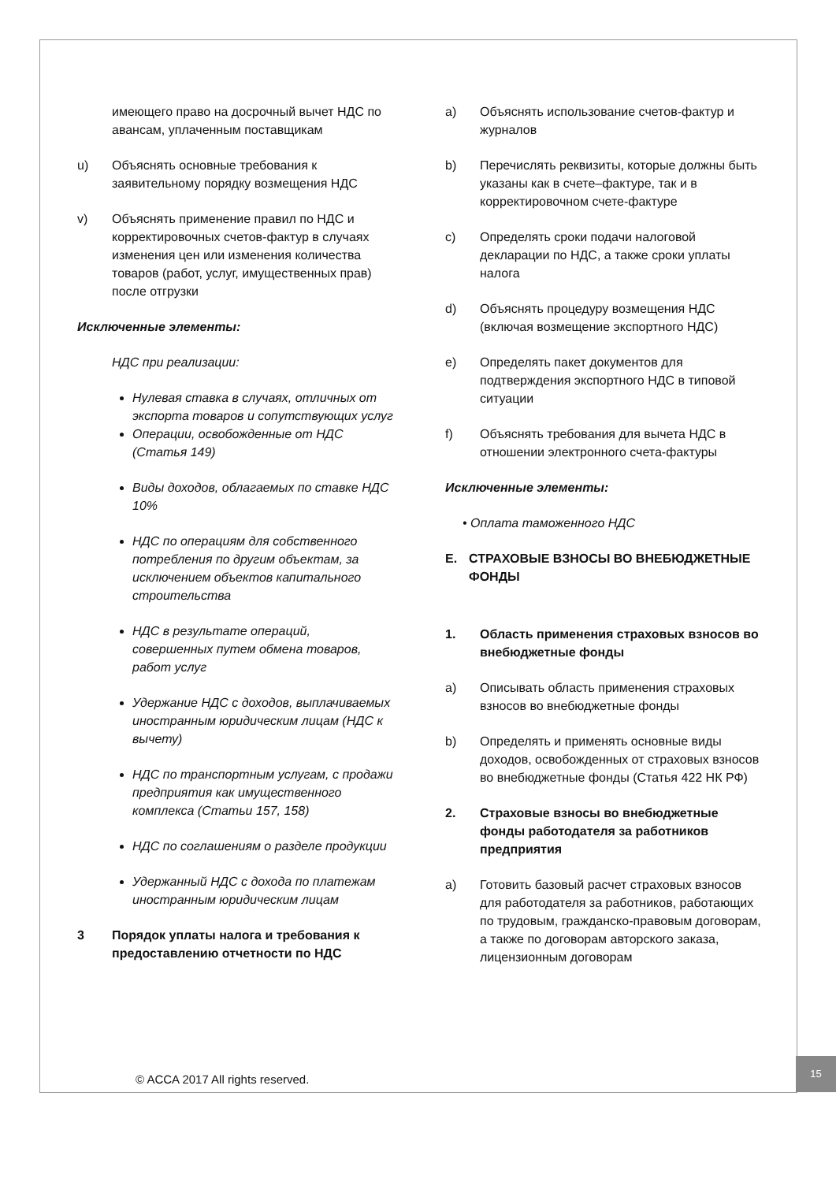имеющего право на досрочный вычет НДС по авансам, уплаченным поставщикам
u) Объяснять основные требования к заявительному порядку возмещения НДС
v) Объяснять применение правил по НДС и корректировочных счетов-фактур в случаях изменения цен или изменения количества товаров (работ, услуг, имущественных прав) после отгрузки
Исключенные элементы:
НДС при реализации:
Нулевая ставка в случаях, отличных от экспорта товаров и сопутствующих услуг
Операции, освобожденные от НДС (Статья 149)
Виды доходов, облагаемых по ставке НДС 10%
НДС по операциям для собственного потребления по другим объектам, за исключением объектов капитального строительства
НДС в результате операций, совершенных путем обмена товаров, работ услуг
Удержание НДС с доходов, выплачиваемых иностранным юридическим лицам (НДС к вычету)
НДС по транспортным услугам, с продажи предприятия как имущественного комплекса (Статьи 157, 158)
НДС по соглашениям о разделе продукции
Удержанный НДС с дохода по платежам иностранным юридическим лицам
3 Порядок уплаты налога и требования к предоставлению отчетности по НДС
a) Объяснять использование счетов-фактур и журналов
b) Перечислять реквизиты, которые должны быть указаны как в счете–фактуре, так и в корректировочном счете-фактуре
c) Определять сроки подачи налоговой декларации по НДС, а также сроки уплаты налога
d) Объяснять процедуру возмещения НДС (включая возмещение экспортного НДС)
e) Определять пакет документов для подтверждения экспортного НДС в типовой ситуации
f) Объяснять требования для вычета НДС в отношении электронного счета-фактуры
Исключенные элементы:
• Оплата таможенного НДС
E. СТРАХОВЫЕ ВЗНОСЫ ВО ВНЕБЮДЖЕТНЫЕ ФОНДЫ
1. Область применения страховых взносов во внебюджетные фонды
a) Описывать область применения страховых взносов во внебюджетные фонды
b) Определять и применять основные виды доходов, освобожденных от страховых взносов во внебюджетные фонды (Статья 422 НК РФ)
2. Страховые взносы во внебюджетные фонды работодателя за работников предприятия
a) Готовить базовый расчет страховых взносов для работодателя за работников, работающих по трудовым, гражданско-правовым договорам, а также по договорам авторского заказа, лицензионным договорам
© ACCA 2017 All rights reserved.
15